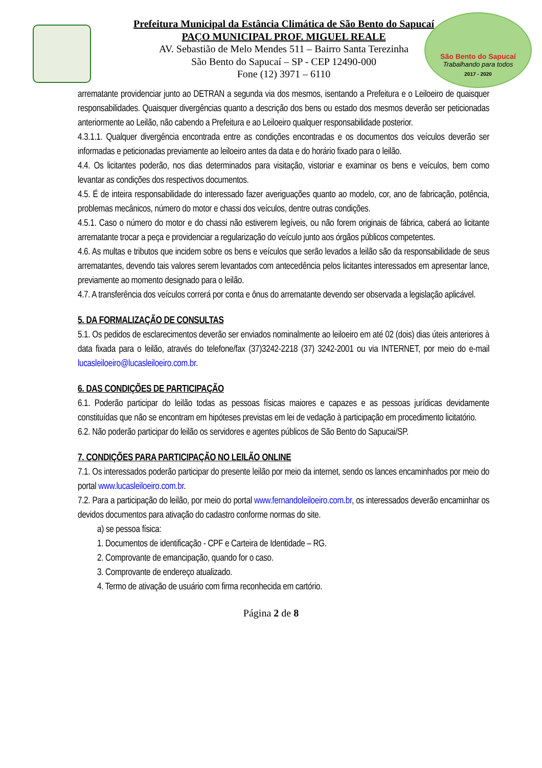São Bento do Sapucaí
Trabalhando para todos
2017 - 2020
Prefeitura Municipal da Estância Climática de São Bento do Sapucaí
PAÇO MUNICIPAL PROF. MIGUEL REALE
AV. Sebastião de Melo Mendes 511 – Bairro Santa Terezinha
São Bento do Sapucaí – SP - CEP 12490-000
Fone (12) 3971 – 6110
arrematante providenciar junto ao DETRAN a segunda via dos mesmos, isentando a Prefeitura e o Leiloeiro de quaisquer responsabilidades. Quaisquer divergências quanto a descrição dos bens ou estado dos mesmos deverão ser peticionadas anteriormente ao Leilão, não cabendo a Prefeitura e ao Leiloeiro qualquer responsabilidade posterior.
4.3.1.1. Qualquer divergência encontrada entre as condições encontradas e os documentos dos veículos deverão ser informadas e peticionadas previamente ao leiloeiro antes da data e do horário fixado para o leilão.
4.4. Os licitantes poderão, nos dias determinados para visitação, vistoriar e examinar os bens e veículos, bem como levantar as condições dos respectivos documentos.
4.5. É de inteira responsabilidade do interessado fazer averiguações quanto ao modelo, cor, ano de fabricação, potência, problemas mecânicos, número do motor e chassi dos veículos, dentre outras condições.
4.5.1. Caso o número do motor e do chassi não estiverem legíveis, ou não forem originais de fábrica, caberá ao licitante arrematante trocar a peça e providenciar a regularização do veículo junto aos órgãos públicos competentes.
4.6. As multas e tributos que incidem sobre os bens e veículos que serão levados a leilão são da responsabilidade de seus arrematantes, devendo tais valores serem levantados com antecedência pelos licitantes interessados em apresentar lance, previamente ao momento designado para o leilão.
4.7. A transferência dos veículos correrá por conta e ônus do arrematante devendo ser observada a legislação aplicável.
5. DA FORMALIZAÇÃO DE CONSULTAS
5.1. Os pedidos de esclarecimentos deverão ser enviados nominalmente ao leiloeiro em até 02 (dois) dias úteis anteriores à data fixada para o leilão, através do telefone/fax (37)3242-2218 (37) 3242-2001 ou via INTERNET, por meio do e-mail lucasleiloeiro@lucasleiloeiro.com.br.
6. DAS CONDIÇÕES DE PARTICIPAÇÃO
6.1. Poderão participar do leilão todas as pessoas físicas maiores e capazes e as pessoas jurídicas devidamente constituídas que não se encontram em hipóteses previstas em lei de vedação à participação em procedimento licitatório.
6.2. Não poderão participar do leilão os servidores e agentes públicos de São Bento do Sapucai/SP.
7. CONDIÇÕES PARA PARTICIPAÇÃO NO LEILÃO ONLINE
7.1. Os interessados poderão participar do presente leilão por meio da internet, sendo os lances encaminhados por meio do portal www.lucasleiloeiro.com.br.
7.2. Para a participação do leilão, por meio do portal www.fernandoleiloeiro.com.br, os interessados deverão encaminhar os devidos documentos para ativação do cadastro conforme normas do site.
a) se pessoa física:
1. Documentos de identificação - CPF e Carteira de Identidade – RG.
2. Comprovante de emancipação, quando for o caso.
3. Comprovante de endereço atualizado.
4. Termo de ativação de usuário com firma reconhecida em cartório.
Página 2 de 8